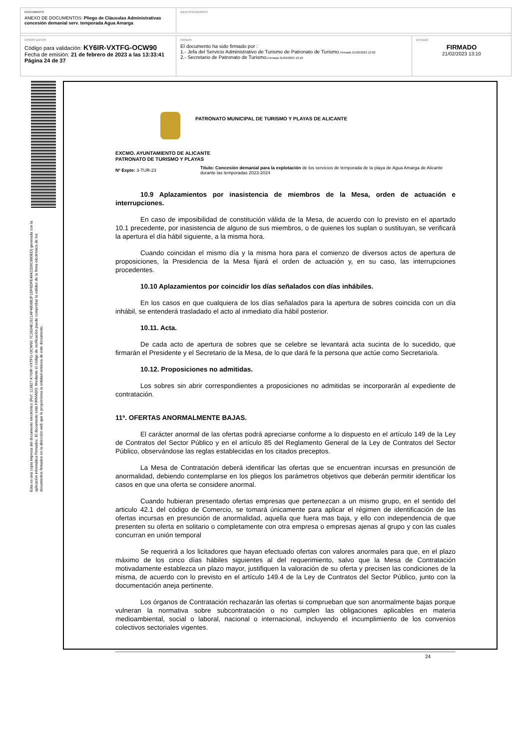DOCUMENTO
ANEXO DE DOCUMENTOS: Pliego de Cláusulas Administrativas concesión demanial serv. temporada Agua Amarga
IDENTIFICADORES
OTROS DATOS
Código para validación: KY6IR-VXTFG-OCW90
Fecha de emisión: 21 de febrero de 2023 a las 13:33:41
Página 24 de 37
FIRMAS
El documento ha sido firmado por :
1.- Jefa del Servicio Administrativo de Turismo de Patronato de Turismo.Firmado 21/02/2023 12:02
2.- Secretario de Patronato de Turismo.Firmado 21/02/2023 13:10
ESTADO
FIRMADO
21/02/2023 13:10
Esta es una copia impresa del documento electrónico (Ref: 113827 KY6IR-VXTFG-OCW90 7C2634E1921AF4806B2F1DF6DFE4842339C880ED) generada con la aplicación informática Firmadoc. El documento está FIRMADO. Mediante el código de verificación puede comprobar la validez de la firma electrónica de los documentos firmados en la dirección web que le proporciona la entidad emisora de este documento.
PATRONATO MUNICIPAL DE TURISMO Y PLAYAS DE ALICANTE
EXCMO. AYUNTAMIENTO DE ALICANTE
PATRONATO DE TURISMO Y PLAYAS
Nº Expte: 3-TUR-23
Título: Concesión demanial para la explotación de los servicios de temporada de la playa de Agua Amarga de Alicante durante las temporadas 2023-2024
10.9 Aplazamientos por inasistencia de miembros de la Mesa, orden de actuación e interrupciones.
En caso de imposibilidad de constitución válida de la Mesa, de acuerdo con lo previsto en el apartado 10.1 precedente, por inasistencia de alguno de sus miembros, o de quienes los suplan o sustituyan, se verificará la apertura el día hábil siguiente, a la misma hora.
Cuando coincidan el mismo día y la misma hora para el comienzo de diversos actos de apertura de proposiciones, la Presidencia de la Mesa fijará el orden de actuación y, en su caso, las interrupciones procedentes.
10.10 Aplazamientos por coincidir los días señalados con días inhábiles.
En los casos en que cualquiera de los días señalados para la apertura de sobres coincida con un día inhábil, se entenderá trasladado el acto al inmediato día hábil posterior.
10.11. Acta.
De cada acto de apertura de sobres que se celebre se levantará acta sucinta de lo sucedido, que firmarán el Presidente y el Secretario de la Mesa, de lo que dará fe la persona que actúe como Secretario/a.
10.12. Proposiciones no admitidas.
Los sobres sin abrir correspondientes a proposiciones no admitidas se incorporarán al expediente de contratación.
11ª. OFERTAS ANORMALMENTE BAJAS.
El carácter anormal de las ofertas podrá apreciarse conforme a lo dispuesto en el artículo 149 de la Ley de Contratos del Sector Público y en el artículo 85 del Reglamento General de la Ley de Contratos del Sector Público, observándose las reglas establecidas en los citados preceptos.
La Mesa de Contratación deberá identificar las ofertas que se encuentran incursas en presunción de anormalidad, debiendo contemplarse en los pliegos los parámetros objetivos que deberán permitir identificar los casos en que una oferta se considere anormal.
Cuando hubieran presentado ofertas empresas que pertenezcan a un mismo grupo, en el sentido del articulo 42.1 del código de Comercio, se tomará únicamente para aplicar el régimen de identificación de las ofertas incursas en presunción de anormalidad, aquella que fuera mas baja, y ello con independencia de que presenten su oferta en solitario o completamente con otra empresa o empresas ajenas al grupo y con las cuales concurran en unión temporal
Se requerirá a los licitadores que hayan efectuado ofertas con valores anormales para que, en el plazo máximo de los cinco días hábiles siguientes al del requerimiento, salvo que la Mesa de Contratación motivadamente establezca un plazo mayor, justifiquen la valoración de su oferta y precisen las condiciones de la misma, de acuerdo con lo previsto en el artículo 149.4 de la Ley de Contratos del Sector Público, junto con la documentación aneja pertinente.
Los órganos de Contratación rechazarán las ofertas si comprueban que son anormalmente bajas porque vulneran la normativa sobre subcontratación o no cumplen las obligaciones aplicables en materia medioambiental, social o laboral, nacional o internacional, incluyendo el incumplimiento de los convenios colectivos sectoriales vigentes.
24